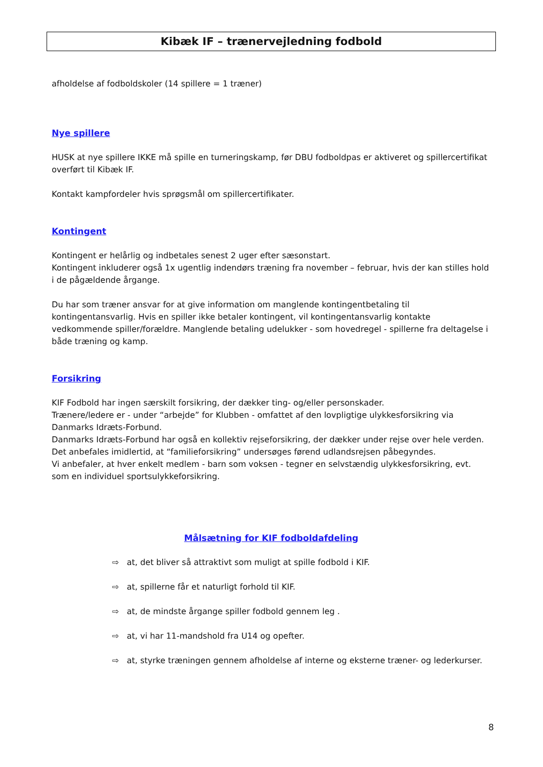Kibæk IF – trænervejledning fodbold
afholdelse af fodboldskoler (14 spillere = 1 træner)
Nye spillere
HUSK at nye spillere IKKE må spille en turneringskamp, før DBU fodboldpas er aktiveret og spillercertifikat overført til Kibæk IF.
Kontakt kampfordeler hvis sprøgsmål om spillercertifikater.
Kontingent
Kontingent er helårlig og indbetales senest 2 uger efter sæsonstart.
Kontingent inkluderer også 1x ugentlig indendørs træning fra november – februar, hvis der kan stilles hold i de pågældende årgange.
Du har som træner ansvar for at give information om manglende kontingentbetaling til kontingentansvarlig. Hvis en spiller ikke betaler kontingent, vil kontingentansvarlig kontakte vedkommende spiller/forældre. Manglende betaling udelukker - som hovedregel - spillerne fra deltagelse i både træning og kamp.
Forsikring
KIF Fodbold har ingen særskilt forsikring, der dækker ting- og/eller personskader.
Trænere/ledere er - under “arbejde” for Klubben - omfattet af den lovpligtige ulykkesforsikring via Danmarks Idræts-Forbund.
Danmarks Idræts-Forbund har også en kollektiv rejseforsikring, der dækker under rejse over hele verden. Det anbefales imidlertid, at “familieforsikring” undersøges førend udlandsrejsen påbegyndes.
Vi anbefaler, at hver enkelt medlem - barn som voksen - tegner en selvstændig ulykkesforsikring, evt. som en individuel sportsulykkeforsikring.
Målsætning for KIF fodboldafdeling
⇨ at, det bliver så attraktivt som muligt at spille fodbold i KIF.
⇨ at, spillerne får et naturligt forhold til KIF.
⇨ at, de mindste årgange spiller fodbold gennem leg .
⇨ at, vi har 11-mandshold fra U14 og opefter.
⇨ at, styrke træningen gennem afholdelse af interne og eksterne træner- og lederkurser.
8